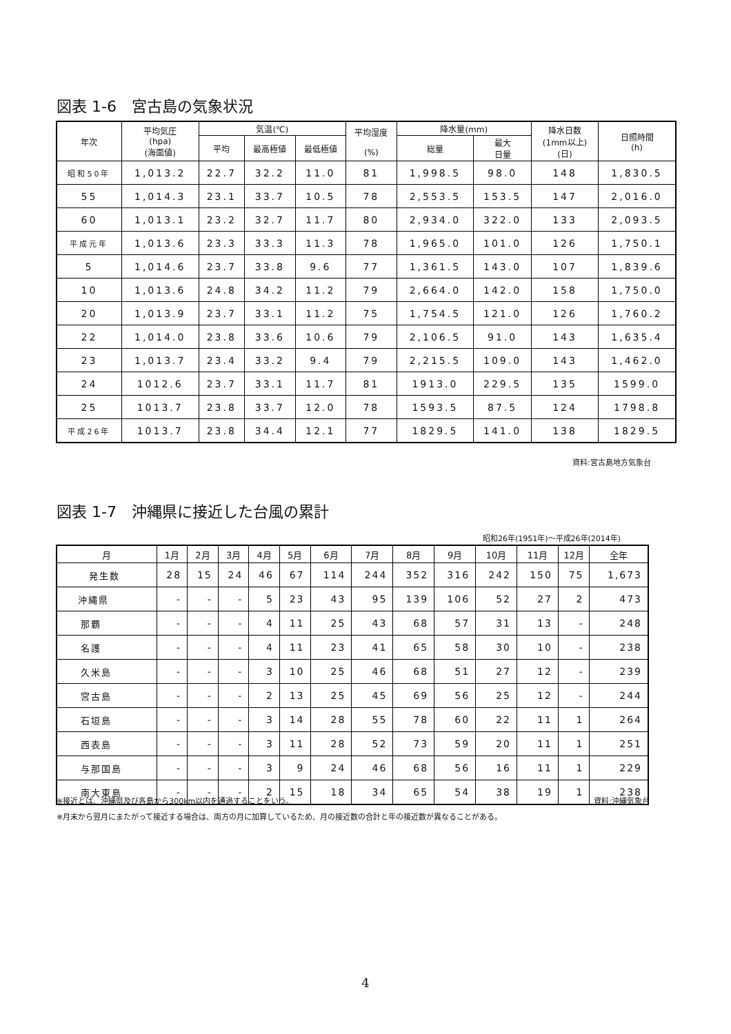図表 1-6　宮古島の気象状況
| 年次 | 平均気圧 (hpa) (海面値) | 気温(℃) | | | 平均湿度 (%) | 降水量(mm) | | 降水日数 (1mm以上) (日) | 日照時間 (h) |
| --- | --- | --- | --- | --- | --- | --- | --- | --- | --- |
| | | 平均 | 最高極値 | 最低極値 | | 総量 | 最大 日量 | | |
| 昭和50年 | 1,013.2 | 22.7 | 32.2 | 11.0 | 81 | 1,998.5 | 98.0 | 148 | 1,830.5 |
| 55 | 1,014.3 | 23.1 | 33.7 | 10.5 | 78 | 2,553.5 | 153.5 | 147 | 2,016.0 |
| 60 | 1,013.1 | 23.2 | 32.7 | 11.7 | 80 | 2,934.0 | 322.0 | 133 | 2,093.5 |
| 平成元年 | 1,013.6 | 23.3 | 33.3 | 11.3 | 78 | 1,965.0 | 101.0 | 126 | 1,750.1 |
| 5 | 1,014.6 | 23.7 | 33.8 | 9.6 | 77 | 1,361.5 | 143.0 | 107 | 1,839.6 |
| 10 | 1,013.6 | 24.8 | 34.2 | 11.2 | 79 | 2,664.0 | 142.0 | 158 | 1,750.0 |
| 20 | 1,013.9 | 23.7 | 33.1 | 11.2 | 75 | 1,754.5 | 121.0 | 126 | 1,760.2 |
| 22 | 1,014.0 | 23.8 | 33.6 | 10.6 | 79 | 2,106.5 | 91.0 | 143 | 1,635.4 |
| 23 | 1,013.7 | 23.4 | 33.2 | 9.4 | 79 | 2,215.5 | 109.0 | 143 | 1,462.0 |
| 24 | 1012.6 | 23.7 | 33.1 | 11.7 | 81 | 1913.0 | 229.5 | 135 | 1599.0 |
| 25 | 1013.7 | 23.8 | 33.7 | 12.0 | 78 | 1593.5 | 87.5 | 124 | 1798.8 |
| 平成26年 | 1013.7 | 23.8 | 34.4 | 12.1 | 77 | 1829.5 | 141.0 | 138 | 1829.5 |
資料:宮古島地方気象台
図表 1-7　沖縄県に接近した台風の累計
昭和26年(1951年)～平成26年(2014年)
| 月 | 1月 | 2月 | 3月 | 4月 | 5月 | 6月 | 7月 | 8月 | 9月 | 10月 | 11月 | 12月 | 全年 |
| --- | --- | --- | --- | --- | --- | --- | --- | --- | --- | --- | --- | --- | --- |
| 発生数 | 28 | 15 | 24 | 46 | 67 | 114 | 244 | 352 | 316 | 242 | 150 | 75 | 1,673 |
| 沖縄県 | - | - | - | 5 | 23 | 43 | 95 | 139 | 106 | 52 | 27 | 2 | 473 |
| 那覇 | - | - | - | 4 | 11 | 25 | 43 | 68 | 57 | 31 | 13 | - | 248 |
| 名護 | - | - | - | 4 | 11 | 23 | 41 | 65 | 58 | 30 | 10 | - | 238 |
| 久米島 | - | - | - | 3 | 10 | 25 | 46 | 68 | 51 | 27 | 12 | - | 239 |
| 宮古島 | - | - | - | 2 | 13 | 25 | 45 | 69 | 56 | 25 | 12 | - | 244 |
| 石垣島 | - | - | - | 3 | 14 | 28 | 55 | 78 | 60 | 22 | 11 | 1 | 264 |
| 西表島 | - | - | - | 3 | 11 | 28 | 52 | 73 | 59 | 20 | 11 | 1 | 251 |
| 与那国島 | - | - | - | 3 | 9 | 24 | 46 | 68 | 56 | 16 | 11 | 1 | 229 |
| 南大東島 | - | - | - | 2 | 15 | 18 | 34 | 65 | 54 | 38 | 19 | 1 | 238 |
※接近とは、沖縄県及び各島から300km以内を通過することをいう。 資料:沖縄気象台
※月末から翌月にまたがって接近する場合は、両方の月に加算しているため、月の接近数の合計と年の接近数が異なることがある。
4